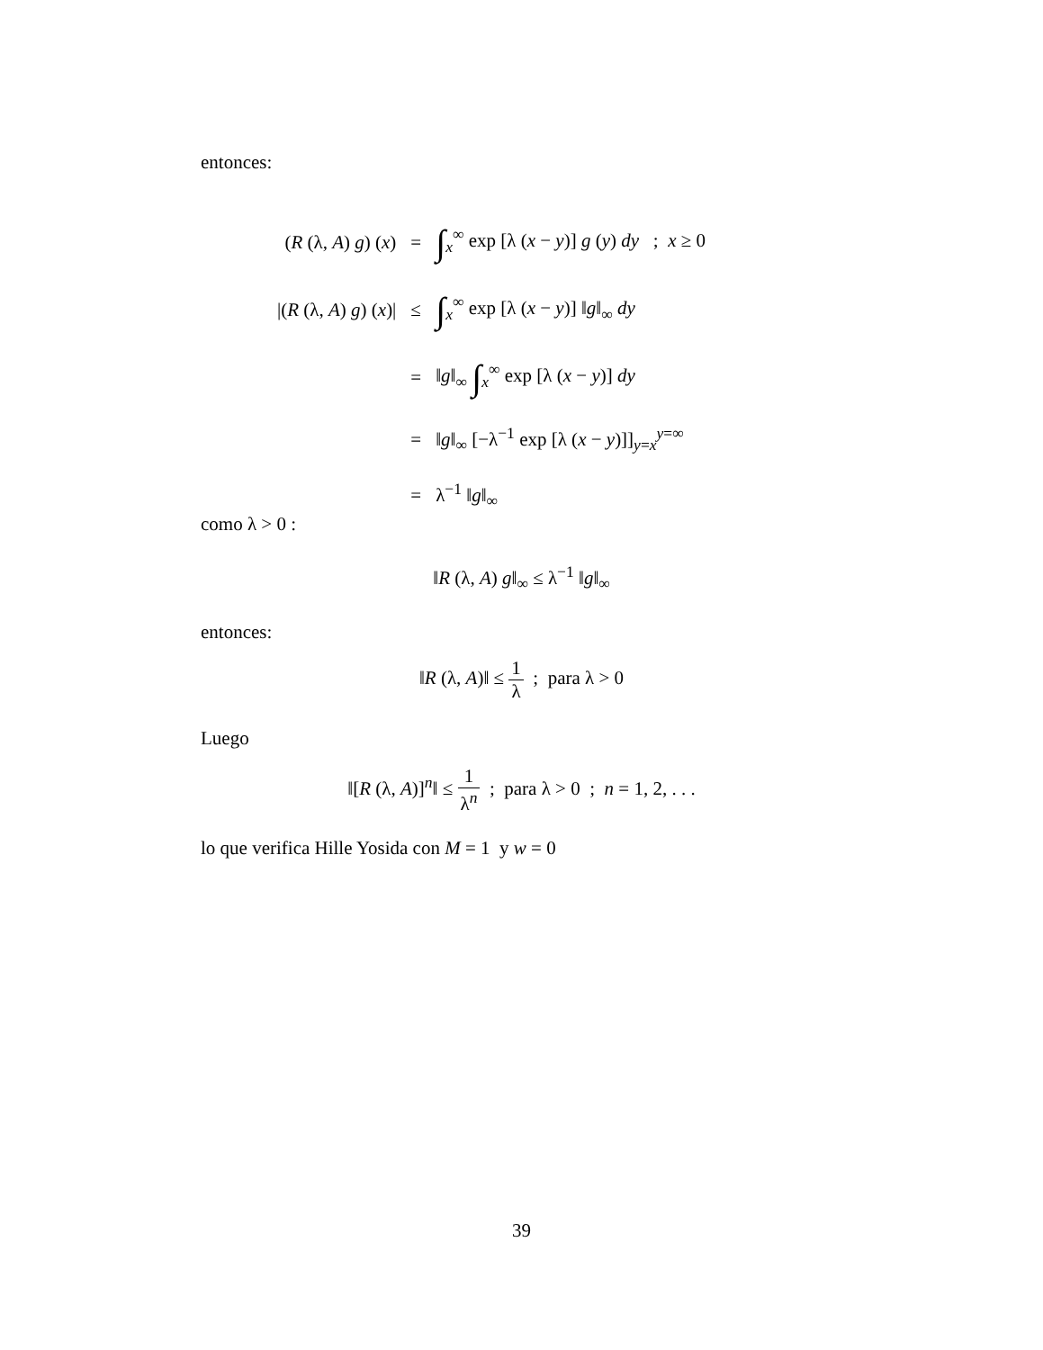entonces:
| ( R (λ, A ) g ) ( x ) | = | ∫<sub>x</sub><sup>∞</sup> exp [λ ( x − y )] g ( y ) dy ; x ≥ 0 |
| /( R (λ, A ) g ) ( x )/ | ≤ | ∫<sub>x</sub><sup>∞</sup> exp [λ ( x − y )] ‖ g ‖<sub>∞</sub> dy |
| | = | ‖ g ‖<sub>∞</sub> ∫<sub>x</sub><sup>∞</sup> exp [λ ( x − y )] dy |
| | = | ‖ g ‖<sub>∞</sub> [−λ<sup>−1</sup> exp [λ ( x − y )]]<sub>y=x</sub><sup>y=∞</sup> |
| | = | λ<sup>−1</sup> ‖ g ‖<sub>∞</sub> |
como λ > 0 :
‖R (λ, A) g‖<sub>∞</sub> ≤ λ<sup>−1</sup> ‖g‖<sub>∞</sub>
entonces:
‖R (λ, A)‖ ≤ 1 λ ; para λ > 0
Luego
‖[R (λ, A)]<sup>n</sup>‖ ≤ 1 λ<sup>n</sup> ; para λ > 0 ; n = 1, 2, . . .
lo que verifica Hille Yosida con M = 1 y w = 0
39